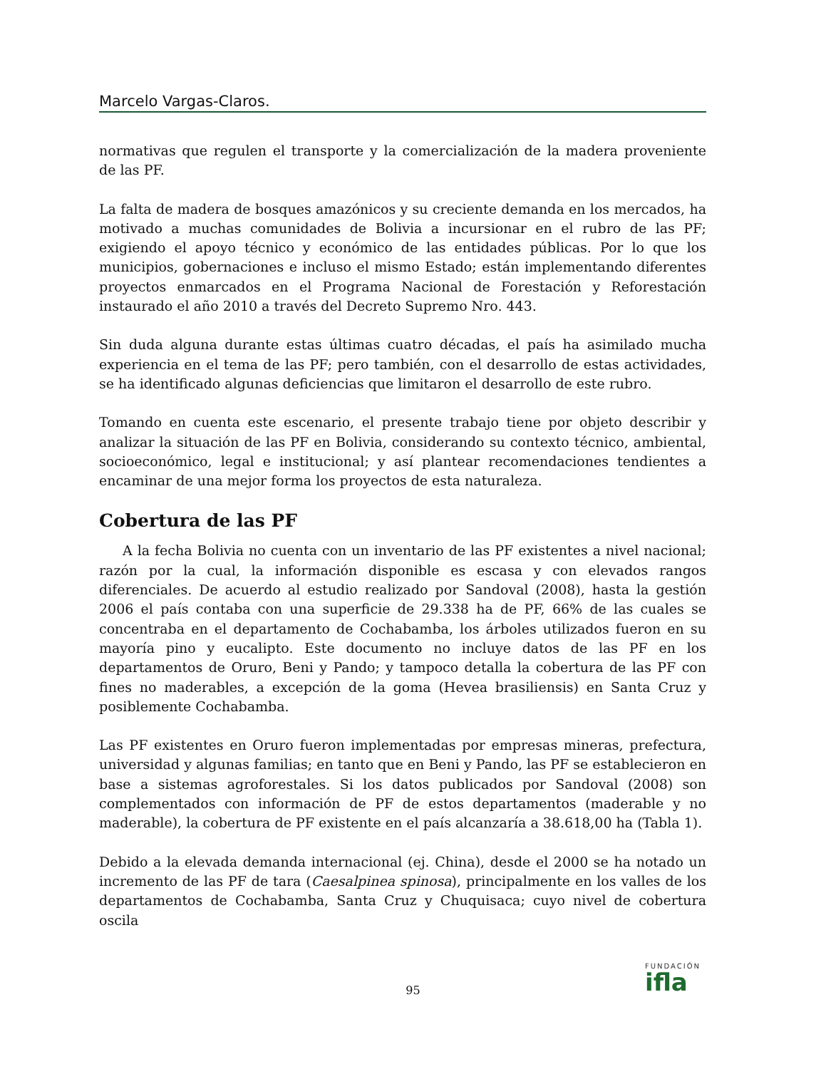Marcelo Vargas-Claros.
normativas que regulen el transporte y la comercialización de la madera proveniente de las PF.
La falta de madera de bosques amazónicos y su creciente demanda en los mercados, ha motivado a muchas comunidades de Bolivia a incursionar en el rubro de las PF; exigiendo el apoyo técnico y económico de las entidades públicas. Por lo que los municipios, gobernaciones e incluso el mismo Estado; están implementando diferentes proyectos enmarcados en el Programa Nacional de Forestación y Reforestación instaurado el año 2010 a través del Decreto Supremo Nro. 443.
Sin duda alguna durante estas últimas cuatro décadas, el país ha asimilado mucha experiencia en el tema de las PF; pero también, con el desarrollo de estas actividades, se ha identificado algunas deficiencias que limitaron el desarrollo de este rubro.
Tomando en cuenta este escenario, el presente trabajo tiene por objeto describir y analizar la situación de las PF en Bolivia, considerando su contexto técnico, ambiental, socioeconómico, legal e institucional; y así plantear recomendaciones tendientes a encaminar de una mejor forma los proyectos de esta naturaleza.
Cobertura de las PF
A la fecha Bolivia no cuenta con un inventario de las PF existentes a nivel nacional; razón por la cual, la información disponible es escasa y con elevados rangos diferenciales. De acuerdo al estudio realizado por Sandoval (2008), hasta la gestión 2006 el país contaba con una superficie de 29.338 ha de PF, 66% de las cuales se concentraba en el departamento de Cochabamba, los árboles utilizados fueron en su mayoría pino y eucalipto. Este documento no incluye datos de las PF en los departamentos de Oruro, Beni y Pando; y tampoco detalla la cobertura de las PF con fines no maderables, a excepción de la goma (Hevea brasiliensis) en Santa Cruz y posiblemente Cochabamba.
Las PF existentes en Oruro fueron implementadas por empresas mineras, prefectura, universidad y algunas familias; en tanto que en Beni y Pando, las PF se establecieron en base a sistemas agroforestales. Si los datos publicados por Sandoval (2008) son complementados con información de PF de estos departamentos (maderable y no maderable), la cobertura de PF existente en el país alcanzaría a 38.618,00 ha (Tabla 1).
Debido a la elevada demanda internacional (ej. China), desde el 2000 se ha notado un incremento de las PF de tara (Caesalpinea spinosa), principalmente en los valles de los departamentos de Cochabamba, Santa Cruz y Chuquisaca; cuyo nivel de cobertura oscila
95
FUNDACIÓN
ifla